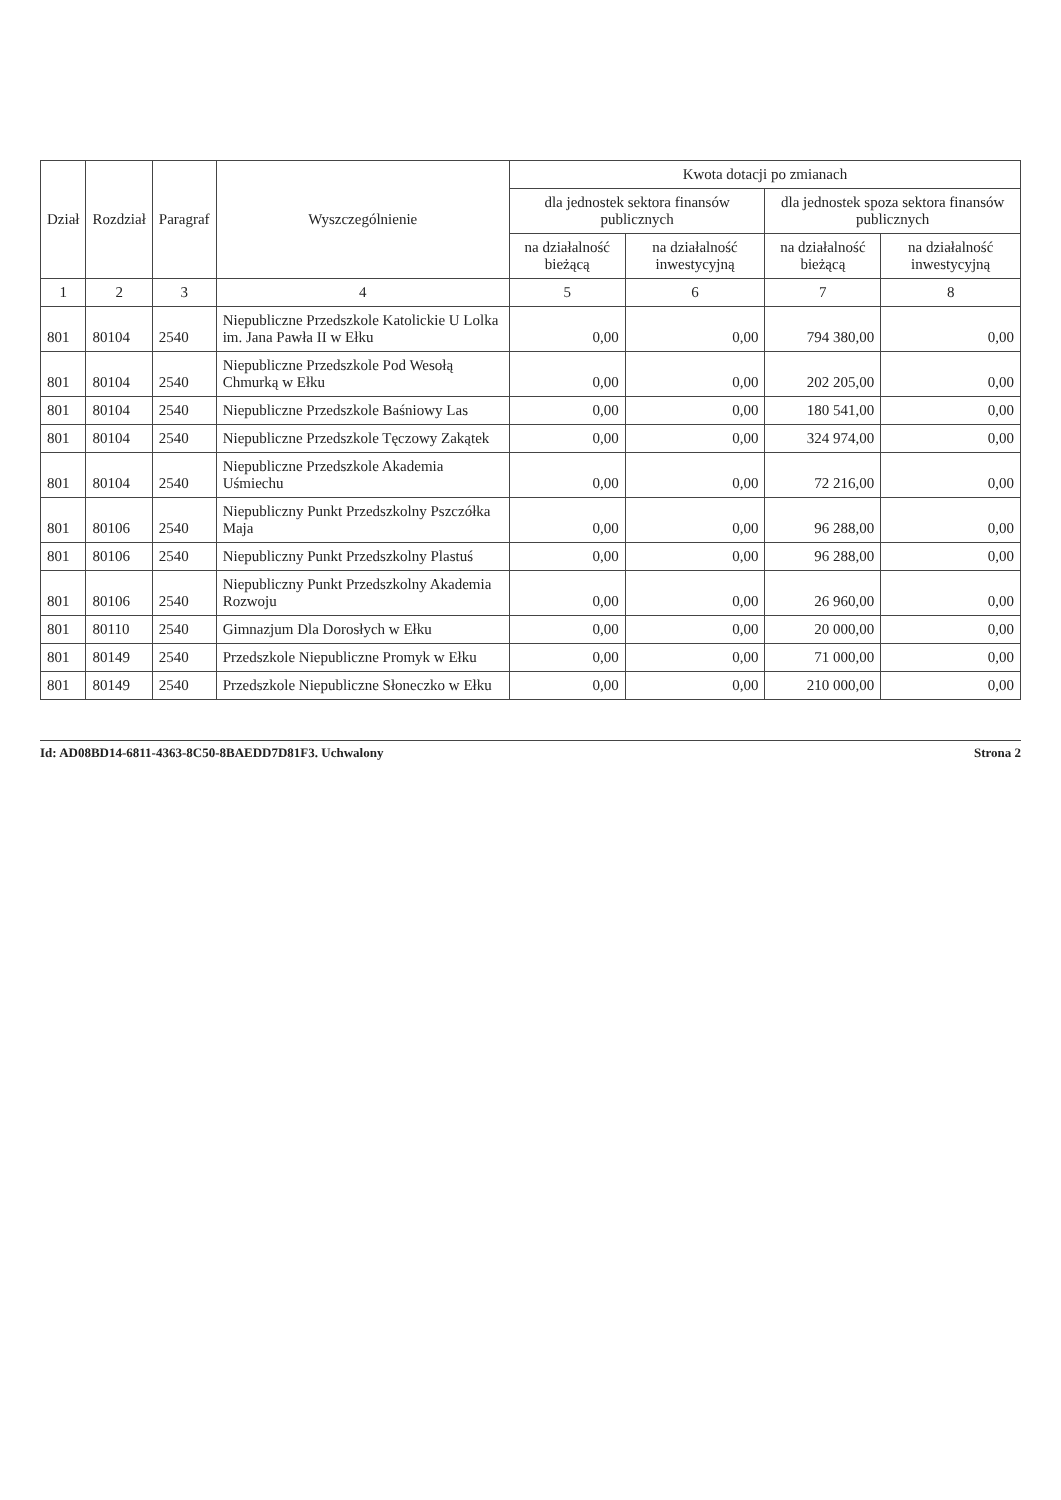| Dział | Rozdział | Paragraf | Wyszczególnienie | Kwota dotacji po zmianach | | | |
| --- | --- | --- | --- | --- | --- | --- | --- |
| | | | | dla jednostek sektora finansów publicznych | | dla jednostek spoza sektora finansów publicznych | |
| | | | | na działalność bieżącą | na działalność inwestycyjną | na działalność bieżącą | na działalność inwestycyjną |
| 1 | 2 | 3 | 4 | 5 | 6 | 7 | 8 |
| 801 | 80104 | 2540 | Niepubliczne Przedszkole Katolickie U Lolka im. Jana Pawła II w Ełku | 0,00 | 0,00 | 794 380,00 | 0,00 |
| 801 | 80104 | 2540 | Niepubliczne Przedszkole Pod Wesołą Chmurką w Ełku | 0,00 | 0,00 | 202 205,00 | 0,00 |
| 801 | 80104 | 2540 | Niepubliczne Przedszkole Baśniowy Las | 0,00 | 0,00 | 180 541,00 | 0,00 |
| 801 | 80104 | 2540 | Niepubliczne Przedszkole Tęczowy Zakątek | 0,00 | 0,00 | 324 974,00 | 0,00 |
| 801 | 80104 | 2540 | Niepubliczne Przedszkole Akademia Uśmiechu | 0,00 | 0,00 | 72 216,00 | 0,00 |
| 801 | 80106 | 2540 | Niepubliczny Punkt Przedszkolny Pszczółka Maja | 0,00 | 0,00 | 96 288,00 | 0,00 |
| 801 | 80106 | 2540 | Niepubliczny Punkt Przedszkolny Plastuś | 0,00 | 0,00 | 96 288,00 | 0,00 |
| 801 | 80106 | 2540 | Niepubliczny Punkt Przedszkolny Akademia Rozwoju | 0,00 | 0,00 | 26 960,00 | 0,00 |
| 801 | 80110 | 2540 | Gimnazjum Dla Dorosłych w Ełku | 0,00 | 0,00 | 20 000,00 | 0,00 |
| 801 | 80149 | 2540 | Przedszkole Niepubliczne Promyk w Ełku | 0,00 | 0,00 | 71 000,00 | 0,00 |
| 801 | 80149 | 2540 | Przedszkole Niepubliczne Słoneczko w Ełku | 0,00 | 0,00 | 210 000,00 | 0,00 |
Id: AD08BD14-6811-4363-8C50-8BAEDD7D81F3. Uchwalony Strona 2